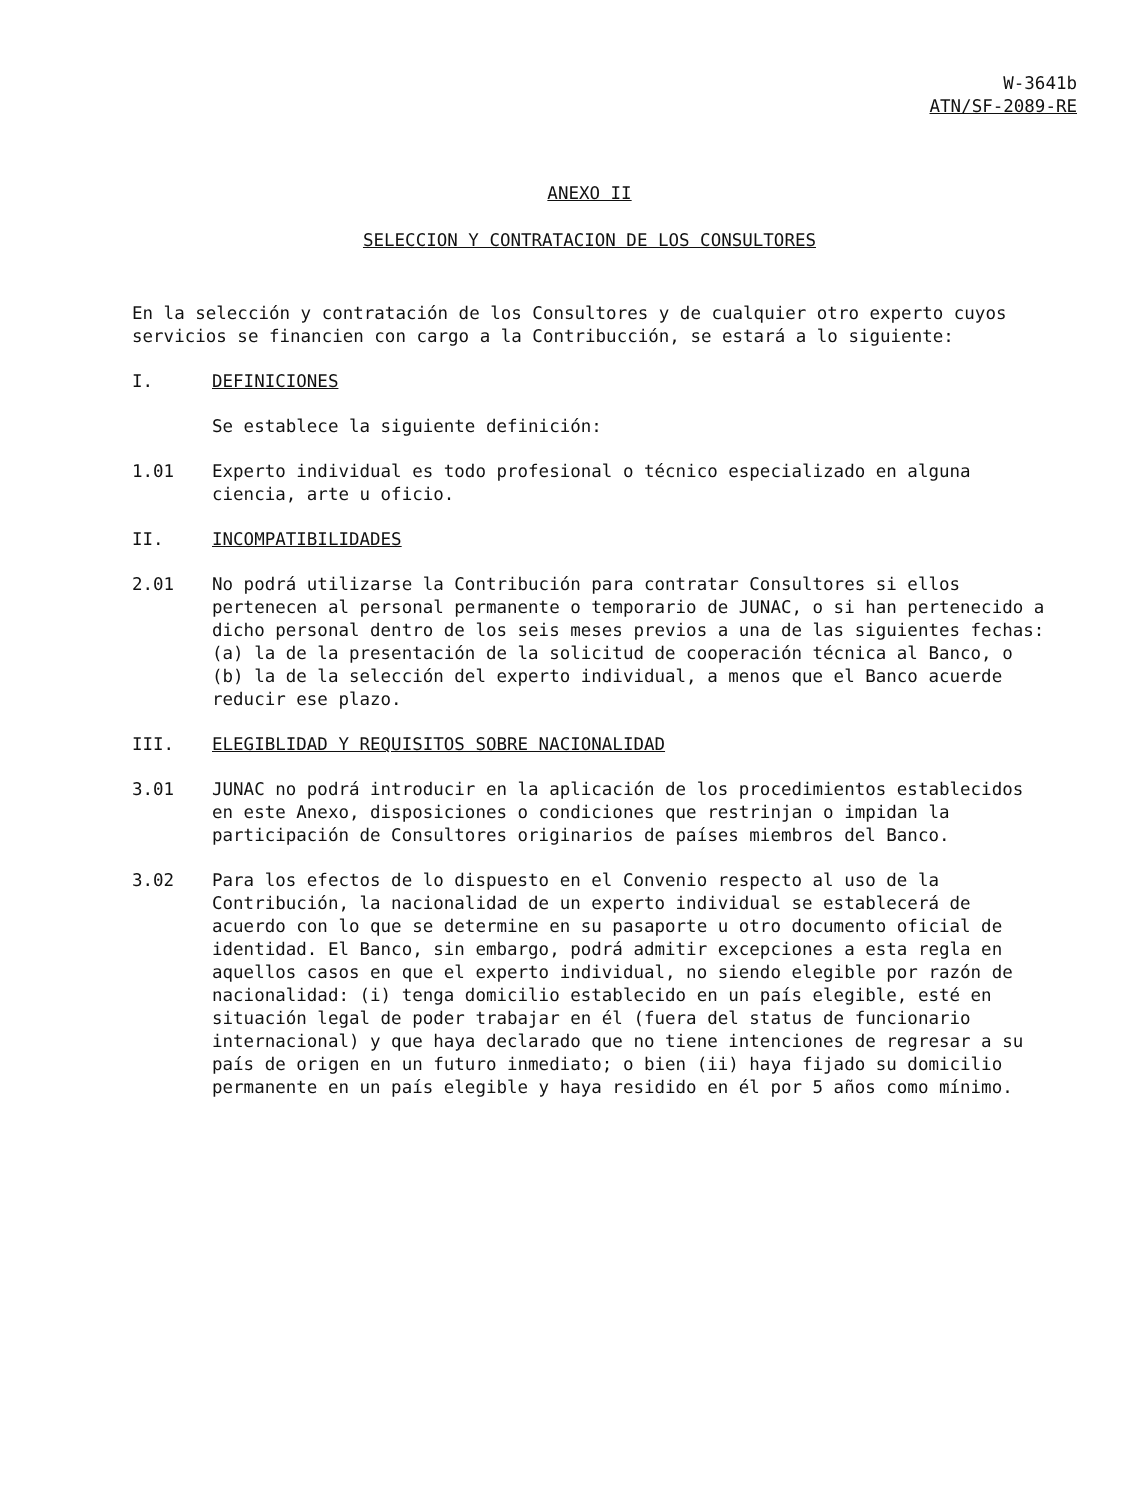W-3641b
ATN/SF-2089-RE
ANEXO II
SELECCION Y CONTRATACION DE LOS CONSULTORES
En la selección y contratación de los Consultores y de cualquier otro experto cuyos servicios se financien con cargo a la Contribucción, se estará a lo siguiente:
I. DEFINICIONES
Se establece la siguiente definición:
1.01 Experto individual es todo profesional o técnico especializado en alguna ciencia, arte u oficio.
II. INCOMPATIBILIDADES
2.01 No podrá utilizarse la Contribución para contratar Consultores si ellos pertenecen al personal permanente o temporario de JUNAC, o si han pertenecido a dicho personal dentro de los seis meses previos a una de las siguientes fechas: (a) la de la presentación de la solicitud de cooperación técnica al Banco, o (b) la de la selección del experto individual, a menos que el Banco acuerde reducir ese plazo.
III. ELEGIBLIDAD Y REQUISITOS SOBRE NACIONALIDAD
3.01 JUNAC no podrá introducir en la aplicación de los procedimientos establecidos en este Anexo, disposiciones o condiciones que restrinjan o impidan la participación de Consultores originarios de países miembros del Banco.
3.02 Para los efectos de lo dispuesto en el Convenio respecto al uso de la Contribución, la nacionalidad de un experto individual se establecerá de acuerdo con lo que se determine en su pasaporte u otro documento oficial de identidad. El Banco, sin embargo, podrá admitir excepciones a esta regla en aquellos casos en que el experto individual, no siendo elegible por razón de nacionalidad: (i) tenga domicilio establecido en un país elegible, esté en situación legal de poder trabajar en él (fuera del status de funcionario internacional) y que haya declarado que no tiene intenciones de regresar a su país de origen en un futuro inmediato; o bien (ii) haya fijado su domicilio permanente en un país elegible y haya residido en él por 5 años como mínimo.